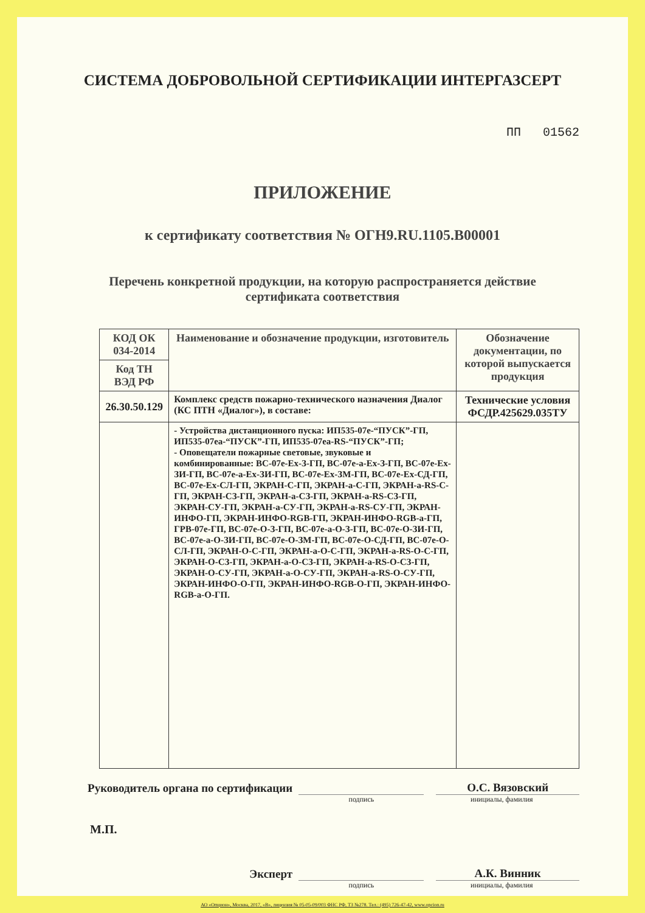СИСТЕМА ДОБРОВОЛЬНОЙ СЕРТИФИКАЦИИ ИНТЕРГАЗСЕРТ
ПП 01562
ПРИЛОЖЕНИЕ
к сертификату соответствия № ОГН9.RU.1105.В00001
Перечень конкретной продукции, на которую распространяется действие
сертификата соответствия
| КОД ОК 034-2014 | Наименование и обозначение продукции, изготовитель | Обозначение документации, по которой выпускается продукция |
| --- | --- | --- |
| Код ТН ВЭД РФ | | |
| 26.30.50.129 | Комплекс средств пожарно-технического назначения Диалог (КС ПТН «Диалог»), в составе: | Технические условия ФСДР.425629.035ТУ |
| | - Устройства дистанционного пуска: ИП535-07е-“ПУСК”-ГП, ИП535-07еа-“ПУСК”-ГП, ИП535-07еа-RS-“ПУСК”-ГП; - Оповещатели пожарные световые, звуковые и комбинированные: ВС-07е-Ех-З-ГП, ВС-07е-а-Ех-З-ГП, ВС-07е-Ех-ЗИ-ГП, ВС-07е-а-Ех-ЗИ-ГП, ВС-07е-Ех-ЗМ-ГП, ВС-07е-Ех-СД-ГП, ВС-07е-Ех-СЛ-ГП, ЭКРАН-С-ГП, ЭКРАН-а-С-ГП, ЭКРАН-а-RS-С-ГП, ЭКРАН-СЗ-ГП, ЭКРАН-а-СЗ-ГП, ЭКРАН-а-RS-СЗ-ГП, ЭКРАН-СУ-ГП, ЭКРАН-а-СУ-ГП, ЭКРАН-а-RS-СУ-ГП, ЭКРАН-ИНФО-ГП, ЭКРАН-ИНФО-RGB-ГП, ЭКРАН-ИНФО-RGB-а-ГП, ГРВ-07е-ГП, ВС-07е-О-З-ГП, ВС-07е-а-О-З-ГП, ВС-07е-О-ЗИ-ГП, ВС-07е-а-О-ЗИ-ГП, ВС-07е-О-ЗМ-ГП, ВС-07е-О-СД-ГП, ВС-07е-О-СЛ-ГП, ЭКРАН-О-С-ГП, ЭКРАН-а-О-С-ГП, ЭКРАН-а-RS-О-С-ГП, ЭКРАН-О-СЗ-ГП, ЭКРАН-а-О-СЗ-ГП, ЭКРАН-а-RS-О-СЗ-ГП, ЭКРАН-О-СУ-ГП, ЭКРАН-а-О-СУ-ГП, ЭКРАН-а-RS-О-СУ-ГП, ЭКРАН-ИНФО-О-ГП, ЭКРАН-ИНФО-RGB-О-ГП, ЭКРАН-ИНФО-RGB-а-О-ГП. | |
Руководитель органа по сертификации
О.С. Вязовский
подпись инициалы, фамилия
М.П.
Эксперт
А.К. Винник
подпись инициалы, фамилия
АО «Опцион», Москва, 2017, «В», лицензия № 05-05-09/003 ФНС РФ, ТЗ №278. Тел.: (495) 726-47-42, www.opcion.ru